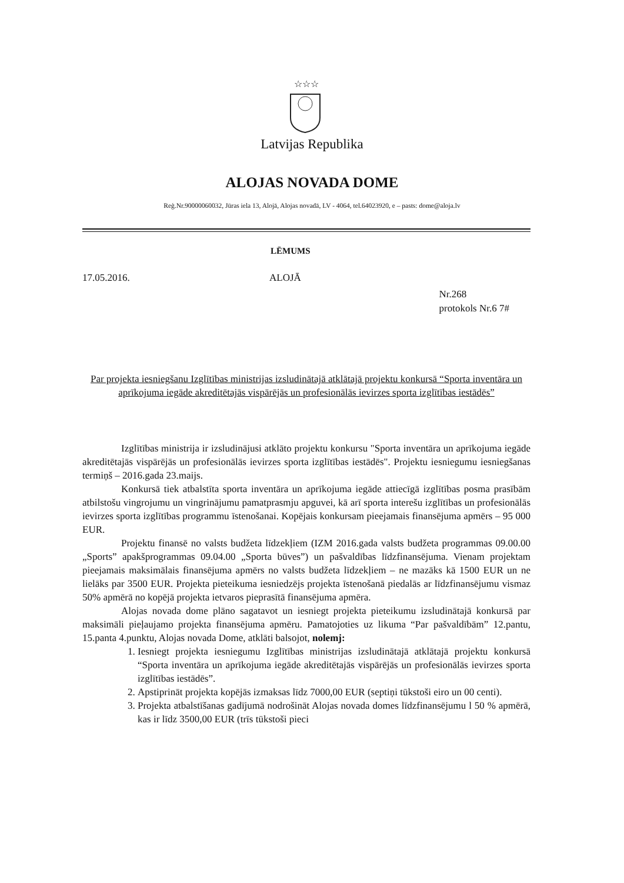☆☆☆
Latvijas Republika
ALOJAS NOVADA DOME
Reģ.Nr.90000060032, Jūras iela 13, Alojā, Alojas novadā, LV - 4064, tel.64023920, e – pasts: dome@aloja.lv
LĒMUMS
17.05.2016. ALOJĀ
Nr.268
protokols Nr.6 7#
Par projekta iesniegšanu Izglītības ministrijas izsludinātajā atklātajā projektu konkursā “Sporta inventāra un aprīkojuma iegāde akreditētajās vispārējās un profesionālās ievirzes sporta izglītības iestādēs”
Izglītības ministrija ir izsludinājusi atklāto projektu konkursu "Sporta inventāra un aprīkojuma iegāde akreditētajās vispārējās un profesionālās ievirzes sporta izglītības iestādēs". Projektu iesniegumu iesniegšanas termiņš – 2016.gada 23.maijs.
Konkursā tiek atbalstīta sporta inventāra un aprīkojuma iegāde attiecīgā izglītības posma prasībām atbilstošu vingrojumu un vingrinājumu pamatprasmju apguvei, kā arī sporta interešu izglītības un profesionālās ievirzes sporta izglītības programmu īstenošanai. Kopējais konkursam pieejamais finansējuma apmērs – 95 000 EUR.
Projektu finansē no valsts budžeta līdzekļiem (IZM 2016.gada valsts budžeta programmas 09.00.00 „Sports” apakšprogrammas 09.04.00 „Sporta būves”) un pašvaldības līdzfinansējuma. Vienam projektam pieejamais maksimālais finansējuma apmērs no valsts budžeta līdzekļiem – ne mazāks kā 1500 EUR un ne lielāks par 3500 EUR. Projekta pieteikuma iesniedzējs projekta īstenošanā piedalās ar līdzfinansējumu vismaz 50% apmērā no kopējā projekta ietvaros pieprasītā finansējuma apmēra.
Alojas novada dome plāno sagatavot un iesniegt projekta pieteikumu izsludinātajā konkursā par maksimāli pieļaujamo projekta finansējuma apmēru. Pamatojoties uz likuma “Par pašvaldībām” 12.pantu, 15.panta 4.punktu, Alojas novada Dome, atklāti balsojot, nolemj:
1. Iesniegt projekta iesniegumu Izglītības ministrijas izsludinātajā atklātajā projektu konkursā “Sporta inventāra un aprīkojuma iegāde akreditētajās vispārējās un profesionālās ievirzes sporta izglītības iestādēs”.
2. Apstiprināt projekta kopējās izmaksas līdz 7000,00 EUR (septiņi tūkstoši eiro un 00 centi).
3. Projekta atbalstīšanas gadījumā nodrošināt Alojas novada domes līdzfinansējumu l 50 % apmērā, kas ir līdz 3500,00 EUR (trīs tūkstoši pieci